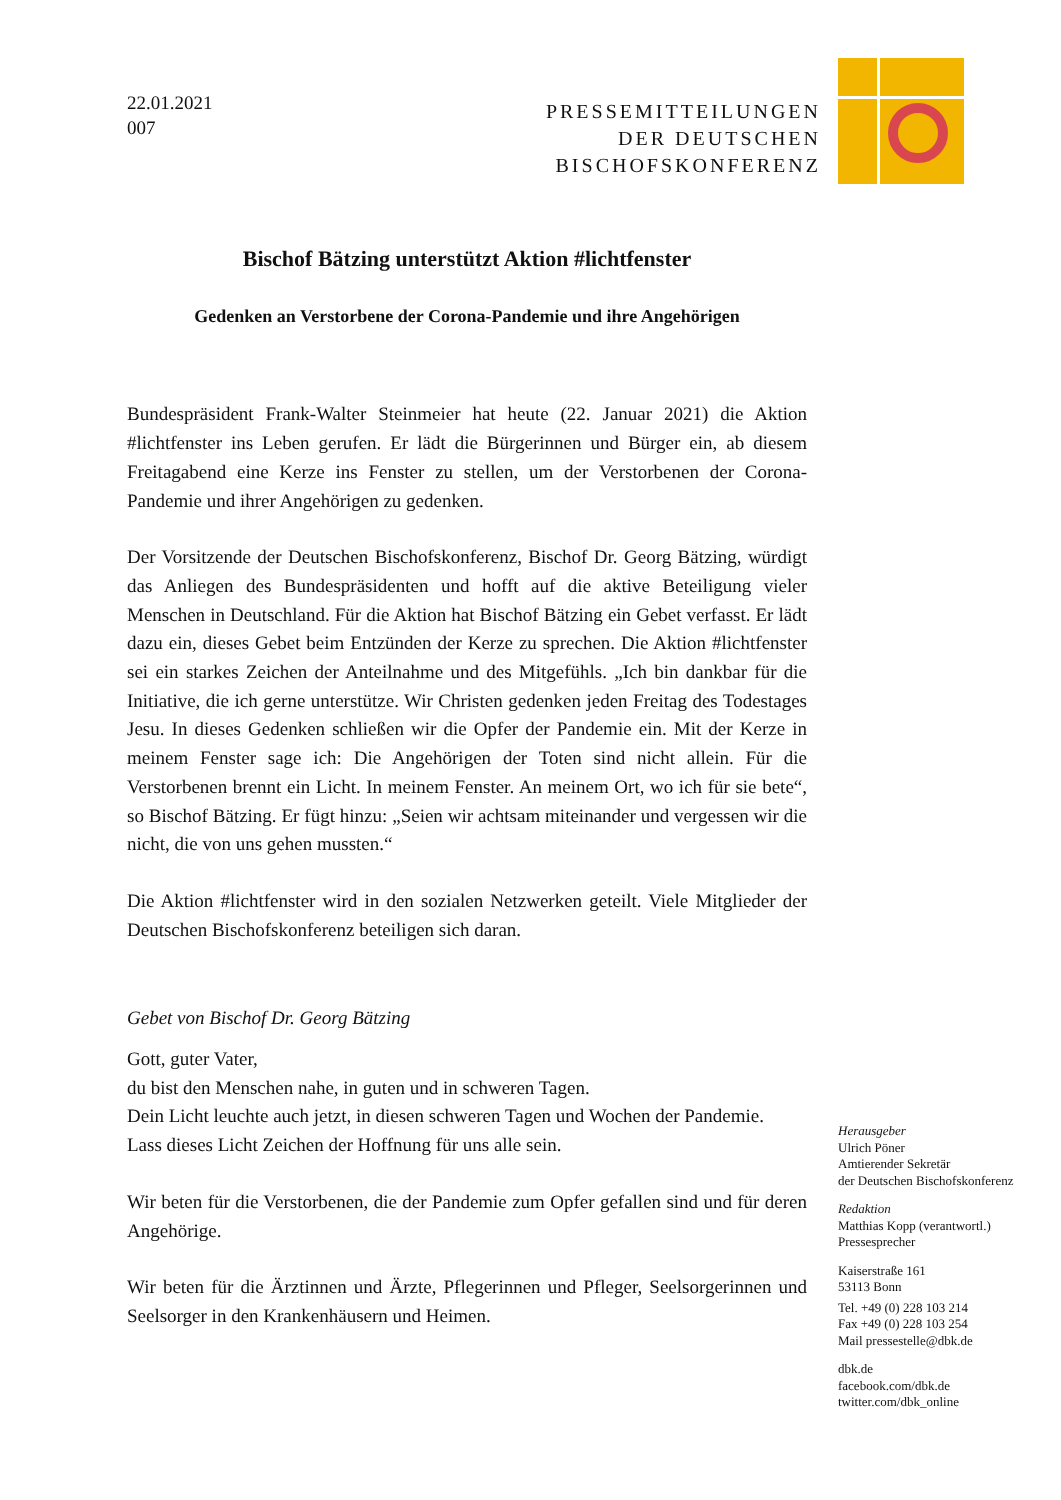22.01.2021
007
PRESSEMITTEILUNGEN
DER DEUTSCHEN
BISCHOFSKONFERENZ
Bischof Bätzing unterstützt Aktion #lichtfenster
Gedenken an Verstorbene der Corona-Pandemie und ihre Angehörigen
Bundespräsident Frank-Walter Steinmeier hat heute (22. Januar 2021) die Aktion #lichtfenster ins Leben gerufen. Er lädt die Bürgerinnen und Bürger ein, ab diesem Freitagabend eine Kerze ins Fenster zu stellen, um der Verstorbenen der Corona-Pandemie und ihrer Angehörigen zu gedenken.
Der Vorsitzende der Deutschen Bischofskonferenz, Bischof Dr. Georg Bätzing, würdigt das Anliegen des Bundespräsidenten und hofft auf die aktive Beteiligung vieler Menschen in Deutschland. Für die Aktion hat Bischof Bätzing ein Gebet verfasst. Er lädt dazu ein, dieses Gebet beim Entzünden der Kerze zu sprechen. Die Aktion #lichtfenster sei ein starkes Zeichen der Anteilnahme und des Mitgefühls. „Ich bin dankbar für die Initiative, die ich gerne unterstütze. Wir Christen gedenken jeden Freitag des Todestages Jesu. In dieses Gedenken schließen wir die Opfer der Pandemie ein. Mit der Kerze in meinem Fenster sage ich: Die Angehörigen der Toten sind nicht allein. Für die Verstorbenen brennt ein Licht. In meinem Fenster. An meinem Ort, wo ich für sie bete“, so Bischof Bätzing. Er fügt hinzu: „Seien wir achtsam miteinander und vergessen wir die nicht, die von uns gehen mussten.“
Die Aktion #lichtfenster wird in den sozialen Netzwerken geteilt. Viele Mitglieder der Deutschen Bischofskonferenz beteiligen sich daran.
Gebet von Bischof Dr. Georg Bätzing
Gott, guter Vater,
du bist den Menschen nahe, in guten und in schweren Tagen.
Dein Licht leuchte auch jetzt, in diesen schweren Tagen und Wochen der Pandemie.
Lass dieses Licht Zeichen der Hoffnung für uns alle sein.
Wir beten für die Verstorbenen, die der Pandemie zum Opfer gefallen sind und für deren Angehörige.
Wir beten für die Ärztinnen und Ärzte, Pflegerinnen und Pfleger, Seelsorgerinnen und Seelsorger in den Krankenhäusern und Heimen.
Herausgeber
Ulrich Pöner
Amtierender Sekretär
der Deutschen Bischofskonferenz
Redaktion
Matthias Kopp (verantwortl.)
Pressesprecher
Kaiserstraße 161
53113 Bonn
Tel. +49 (0) 228 103 214
Fax +49 (0) 228 103 254
Mail pressestelle@dbk.de
dbk.de
facebook.com/dbk.de
twitter.com/dbk_online